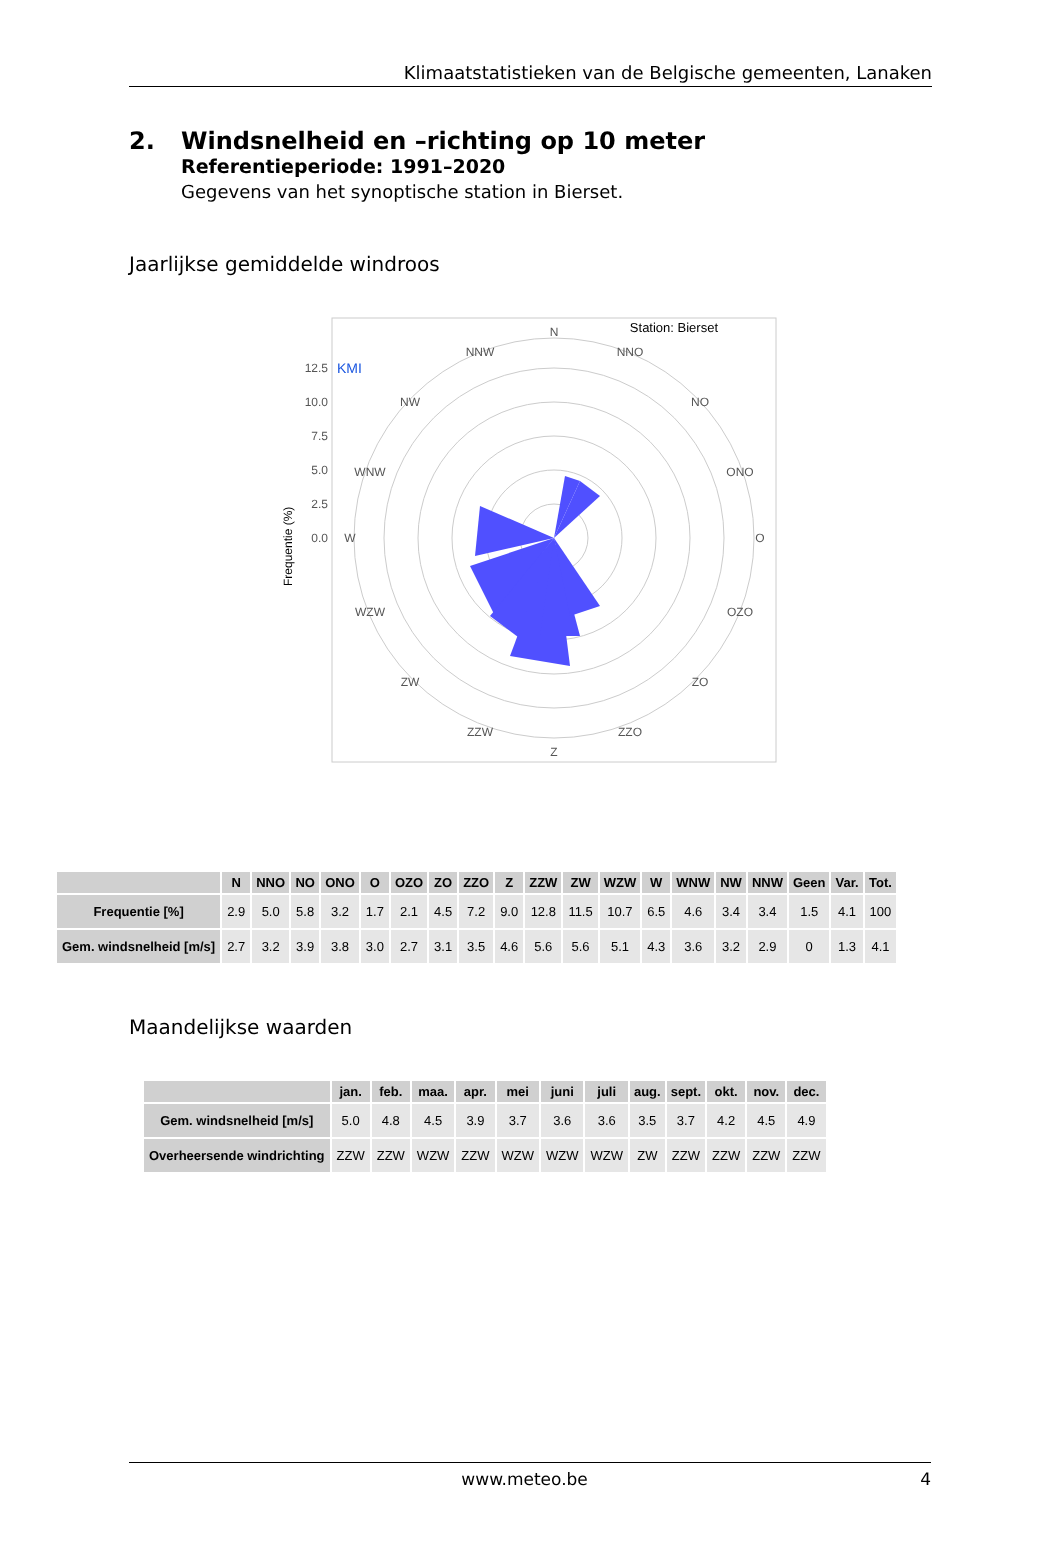Klimaatstatistieken van de Belgische gemeenten, Lanaken
2. Windsnelheid en –richting op 10 meter
Referentieperiode: 1991–2020
Gegevens van het synoptische station in Bierset.
Jaarlijkse gemiddelde windroos
Station: Bierset
KMI
12.5
10.0
7.5
5.0
2.5
0.0
Frequentie (%)
N
NNO
NO
ONO
O
OZO
ZO
ZZO
Z
ZZW
ZW
WZW
W
WNW
NW
NNW
| | N | NNO | NO | ONO | O | OZO | ZO | ZZO | Z | ZZW | ZW | WZW | W | WNW | NW | NNW | Geen | Var. | Tot. |
| --- | --- | --- | --- | --- | --- | --- | --- | --- | --- | --- | --- | --- | --- | --- | --- | --- | --- | --- | --- |
| Frequentie [%] | 2.9 | 5.0 | 5.8 | 3.2 | 1.7 | 2.1 | 4.5 | 7.2 | 9.0 | 12.8 | 11.5 | 10.7 | 6.5 | 4.6 | 3.4 | 3.4 | 1.5 | 4.1 | 100 |
| Gem. windsnelheid [m/s] | 2.7 | 3.2 | 3.9 | 3.8 | 3.0 | 2.7 | 3.1 | 3.5 | 4.6 | 5.6 | 5.6 | 5.1 | 4.3 | 3.6 | 3.2 | 2.9 | 0 | 1.3 | 4.1 |
Maandelijkse waarden
| | jan. | feb. | maa. | apr. | mei | juni | juli | aug. | sept. | okt. | nov. | dec. |
| --- | --- | --- | --- | --- | --- | --- | --- | --- | --- | --- | --- | --- |
| Gem. windsnelheid [m/s] | 5.0 | 4.8 | 4.5 | 3.9 | 3.7 | 3.6 | 3.6 | 3.5 | 3.7 | 4.2 | 4.5 | 4.9 |
| Overheersende windrichting | ZZW | ZZW | WZW | ZZW | WZW | WZW | WZW | ZW | ZZW | ZZW | ZZW | ZZW |
www.meteo.be 4